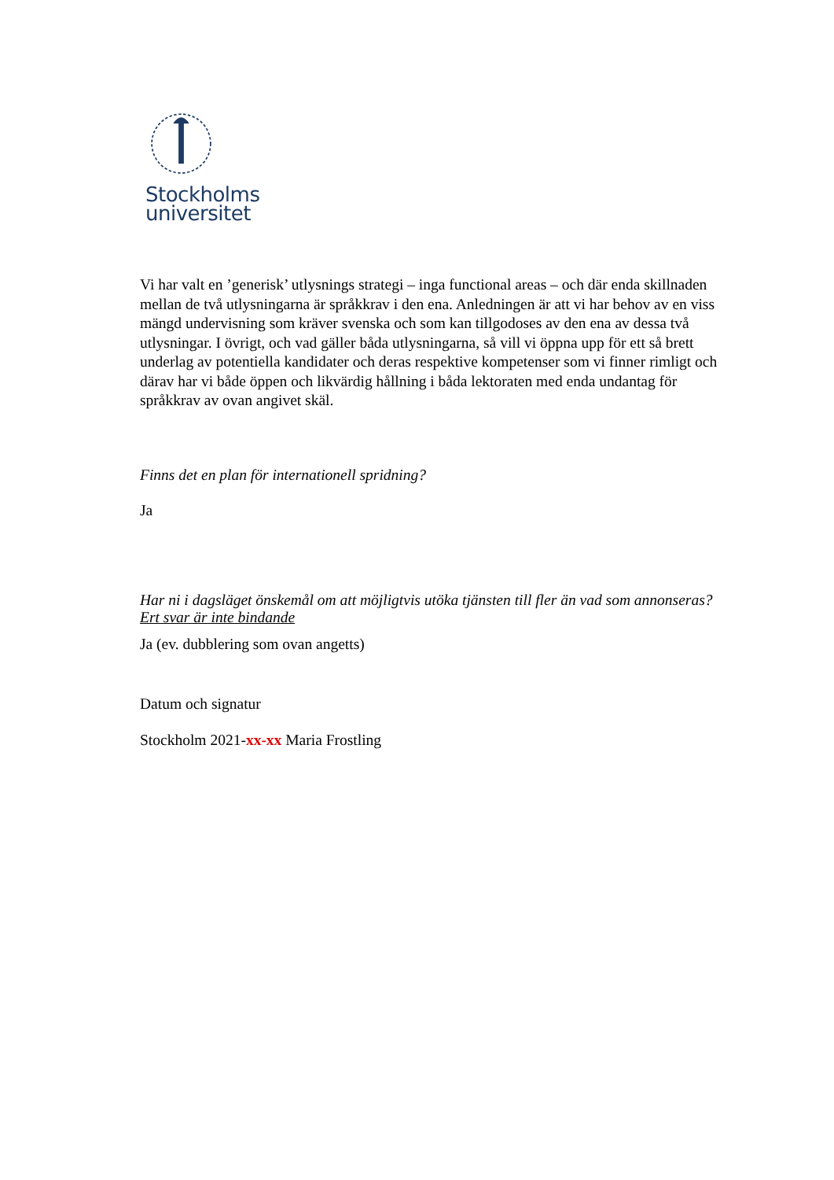Stockholms
universitet
Vi har valt en ’generisk’ utlysnings strategi – inga functional areas – och där enda skillnaden mellan de två utlysningarna är språkkrav i den ena. Anledningen är att vi har behov av en viss mängd undervisning som kräver svenska och som kan tillgodoses av den ena av dessa två utlysningar. I övrigt, och vad gäller båda utlysningarna, så vill vi öppna upp för ett så brett underlag av potentiella kandidater och deras respektive kompetenser som vi finner rimligt och därav har vi både öppen och likvärdig hållning i båda lektoraten med enda undantag för språkkrav av ovan angivet skäl.
Finns det en plan för internationell spridning?
Ja
Har ni i dagsläget önskemål om att möjligtvis utöka tjänsten till fler än vad som annonseras? Ert svar är inte bindande
Ja (ev. dubblering som ovan angetts)
Datum och signatur
Stockholm 2021-xx-xx Maria Frostling